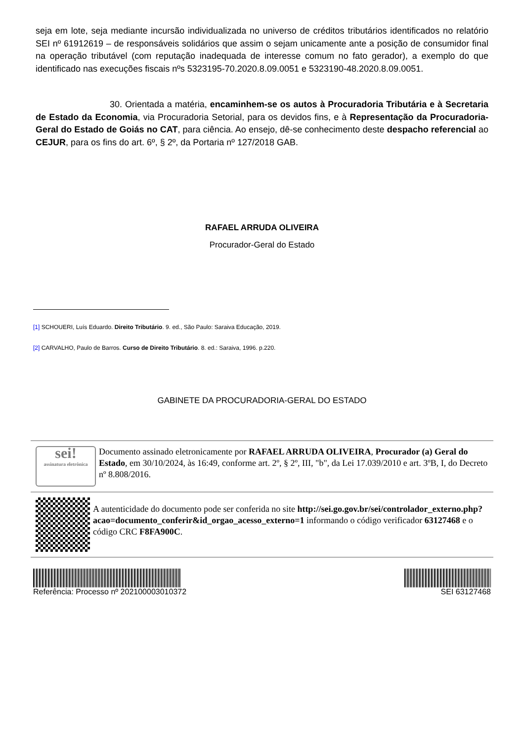seja em lote, seja mediante incursão individualizada no universo de créditos tributários identificados no relatório SEI nº 61912619 – de responsáveis solidários que assim o sejam unicamente ante a posição de consumidor final na operação tributável (com reputação inadequada de interesse comum no fato gerador), a exemplo do que identificado nas execuções fiscais nºs 5323195-70.2020.8.09.0051 e 5323190-48.2020.8.09.0051.
30. Orientada a matéria, encaminhem-se os autos à Procuradoria Tributária e à Secretaria de Estado da Economia, via Procuradoria Setorial, para os devidos fins, e à Representação da Procuradoria-Geral do Estado de Goiás no CAT, para ciência. Ao ensejo, dê-se conhecimento deste despacho referencial ao CEJUR, para os fins do art. 6º, § 2º, da Portaria nº 127/2018 GAB.
RAFAEL ARRUDA OLIVEIRA
Procurador-Geral do Estado
[1] SCHOUERI, Luís Eduardo. Direito Tributário. 9. ed., São Paulo: Saraiva Educação, 2019.
[2] CARVALHO, Paulo de Barros. Curso de Direito Tributário. 8. ed.: Saraiva, 1996. p.220.
GABINETE DA PROCURADORIA-GERAL DO ESTADO
sei!
assinatura eletrônica
Documento assinado eletronicamente por RAFAEL ARRUDA OLIVEIRA, Procurador (a) Geral do Estado, em 30/10/2024, às 16:49, conforme art. 2º, § 2º, III, "b", da Lei 17.039/2010 e art. 3ºB, I, do Decreto nº 8.808/2016.
A autenticidade do documento pode ser conferida no site http://sei.go.gov.br/sei/controlador_externo.php?acao=documento_conferir&id_orgao_acesso_externo=1 informando o código verificador 63127468 e o código CRC F8FA900C.
Referência: Processo nº 202100003010372
SEI 63127468